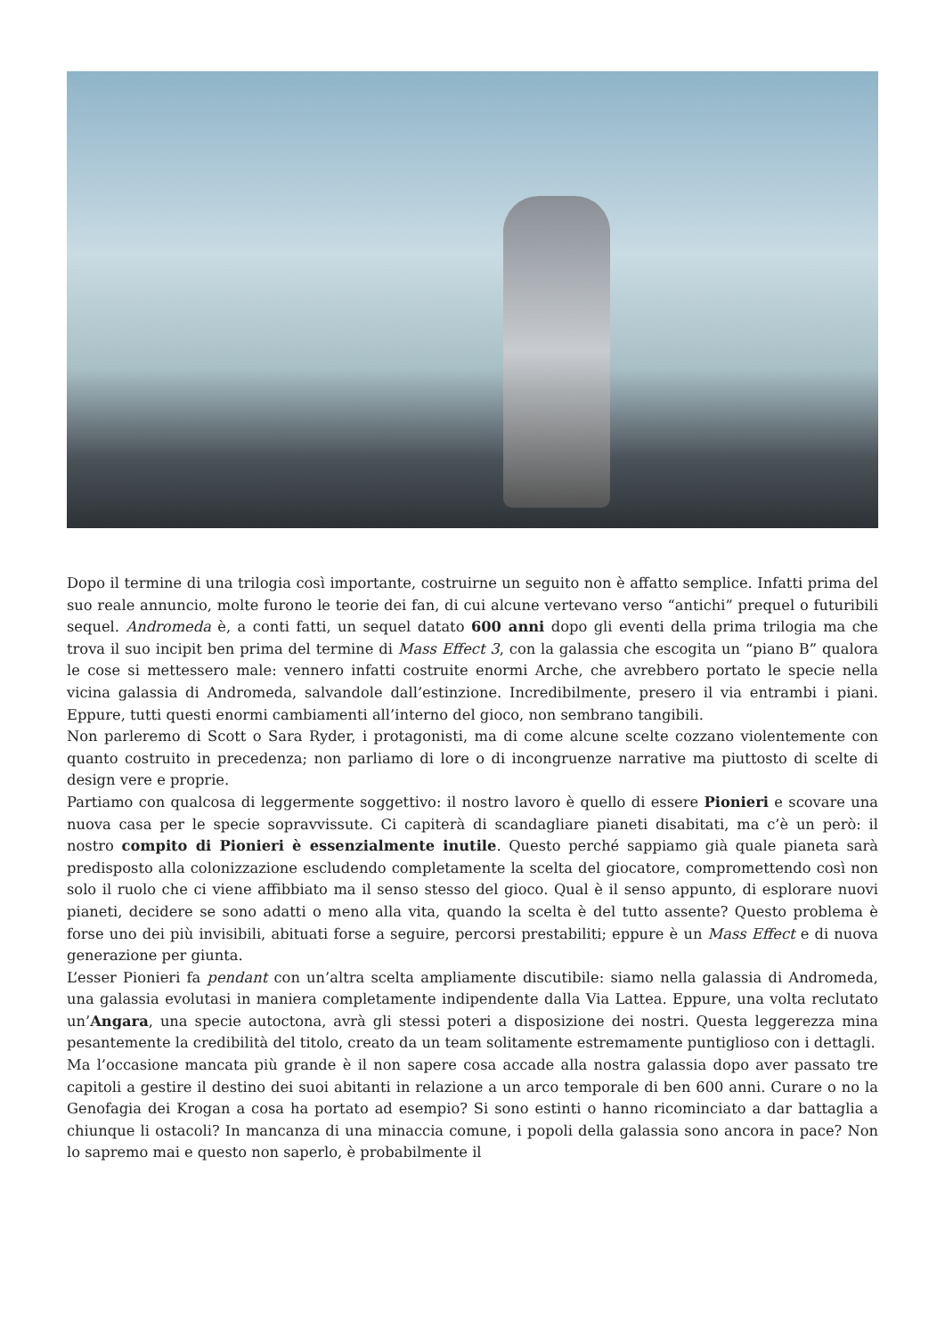Dopo il termine di una trilogia così importante, costruirne un seguito non è affatto semplice. Infatti prima del suo reale annuncio, molte furono le teorie dei fan, di cui alcune vertevano verso “antichi” prequel o futuribili sequel. Andromeda è, a conti fatti, un sequel datato 600 anni dopo gli eventi della prima trilogia ma che trova il suo incipit ben prima del termine di Mass Effect 3, con la galassia che escogita un “piano B” qualora le cose si mettessero male: vennero infatti costruite enormi Arche, che avrebbero portato le specie nella vicina galassia di Andromeda, salvandole dall’estinzione. Incredibilmente, presero il via entrambi i piani. Eppure, tutti questi enormi cambiamenti all’interno del gioco, non sembrano tangibili.
Non parleremo di Scott o Sara Ryder, i protagonisti, ma di come alcune scelte cozzano violentemente con quanto costruito in precedenza; non parliamo di lore o di incongruenze narrative ma piuttosto di scelte di design vere e proprie.
Partiamo con qualcosa di leggermente soggettivo: il nostro lavoro è quello di essere Pionieri e scovare una nuova casa per le specie sopravvissute. Ci capiterà di scandagliare pianeti disabitati, ma c’è un però: il nostro compito di Pionieri è essenzialmente inutile. Questo perché sappiamo già quale pianeta sarà predisposto alla colonizzazione escludendo completamente la scelta del giocatore, compromettendo così non solo il ruolo che ci viene affibbiato ma il senso stesso del gioco. Qual è il senso appunto, di esplorare nuovi pianeti, decidere se sono adatti o meno alla vita, quando la scelta è del tutto assente? Questo problema è forse uno dei più invisibili, abituati forse a seguire, percorsi prestabiliti; eppure è un Mass Effect e di nuova generazione per giunta.
L’esser Pionieri fa pendant con un’altra scelta ampliamente discutibile: siamo nella galassia di Andromeda, una galassia evolutasi in maniera completamente indipendente dalla Via Lattea. Eppure, una volta reclutato un’Angara, una specie autoctona, avrà gli stessi poteri a disposizione dei nostri. Questa leggerezza mina pesantemente la credibilità del titolo, creato da un team solitamente estremamente puntiglioso con i dettagli.
Ma l’occasione mancata più grande è il non sapere cosa accade alla nostra galassia dopo aver passato tre capitoli a gestire il destino dei suoi abitanti in relazione a un arco temporale di ben 600 anni. Curare o no la Genofagia dei Krogan a cosa ha portato ad esempio? Si sono estinti o hanno ricominciato a dar battaglia a chiunque li ostacoli? In mancanza di una minaccia comune, i popoli della galassia sono ancora in pace? Non lo sapremo mai e questo non saperlo, è probabilmente il